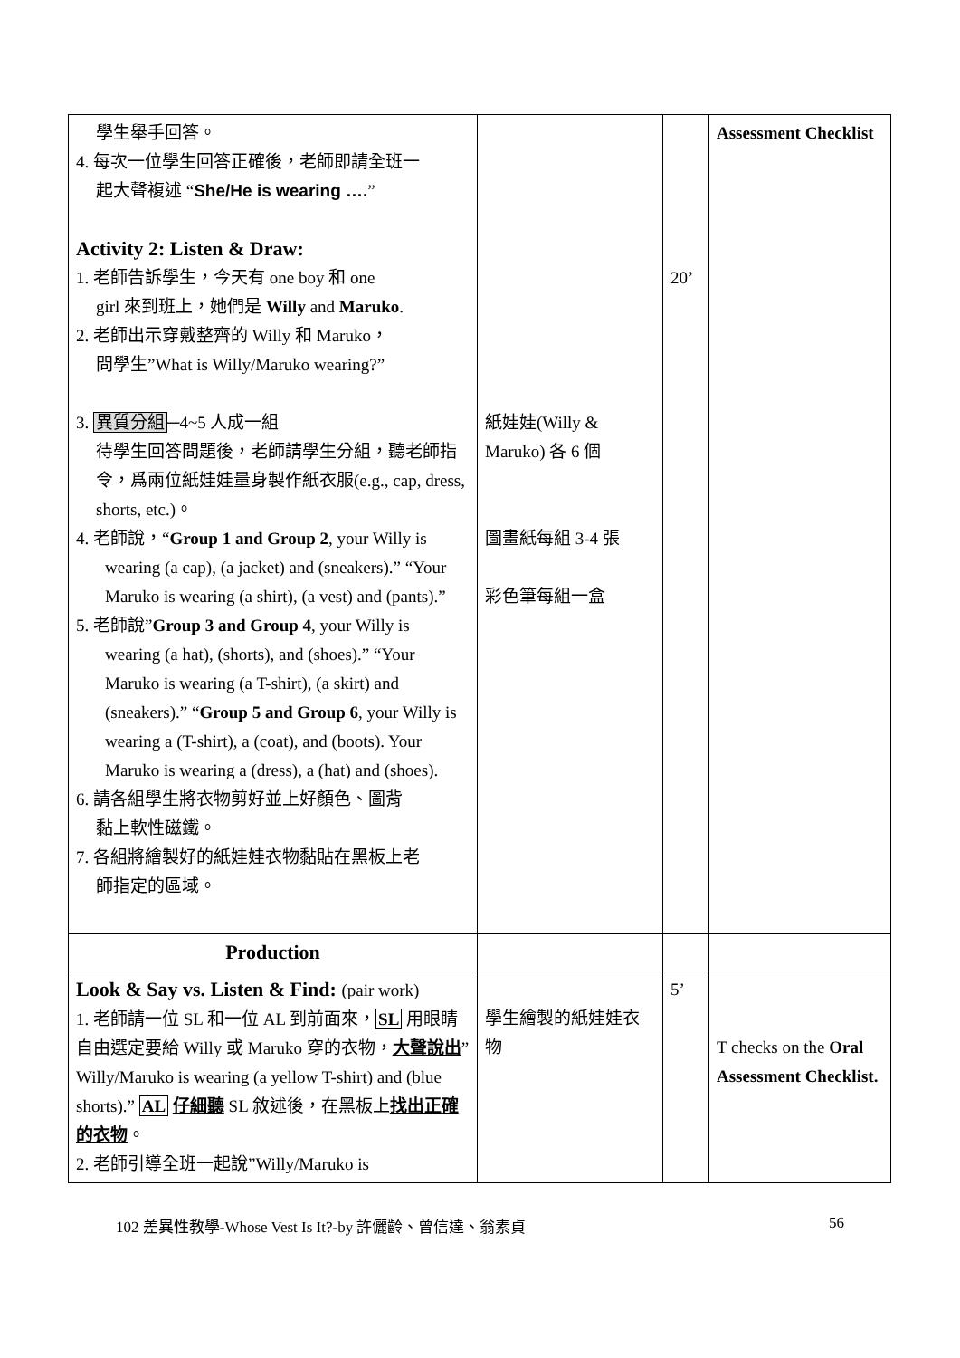| 學生舉手回答。 4. 每次一位學生回答正確後，老師即請全班一 起大聲複述 “ She/He is wearing …. ” Activity 2: Listen & Draw: 1. 老師告訴學生，今天有 one boy 和 one girl 來到班上，她們是 Willy and Maruko . 2. 老師出示穿戴整齊的 Willy 和 Maruko， 問學生”What is Willy/Maruko wearing?” 3. 異質分組 ─4~5 人成一組 待學生回答問題後，老師請學生分組，聽老師指令，爲兩位紙娃娃量身製作紙衣服(e.g., cap, dress, shorts, etc.)。 4. 老師說，“ Group 1 and Group 2 , your Willy is wearing (a cap), (a jacket) and (sneakers).” “Your Maruko is wearing (a shirt), (a vest) and (pants).” 5. 老師說” Group 3 and Group 4 , your Willy is wearing (a hat), (shorts), and (shoes).” “Your Maruko is wearing (a T-shirt), (a skirt) and (sneakers).” “ Group 5 and Group 6 , your Willy is wearing a (T-shirt), a (coat), and (boots). Your Maruko is wearing a (dress), a (hat) and (shoes). 6. 請各組學生將衣物剪好並上好顏色、圖背 黏上軟性磁鐵。 7. 各組將繪製好的紙娃娃衣物黏貼在黑板上老 師指定的區域。 | 紙娃娃(Willy & Maruko) 各 6 個 圖畫紙每組 3-4 張 彩色筆每組一盒 | 20’ | Assessment Checklist |
| Production | | | |
| Look & Say vs. Listen & Find: (pair work) 1. 老師請一位 SL 和一位 AL 到前面來， SL 用眼睛自由選定要給 Willy 或 Maruko 穿的衣物， 大聲說出 ”Willy/Maruko is wearing (a yellow T-shirt) and (blue shorts).” AL 仔細聽 SL 敘述後，在黑板上 找出正確的衣物 。 2. 老師引導全班一起說”Willy/Maruko is | 學生繪製的紙娃娃衣物 | 5’ | T checks on the Oral Assessment Checklist. |
102 差異性教學-Whose Vest Is It?-by 許儷齡、曾信達、翁素貞 56